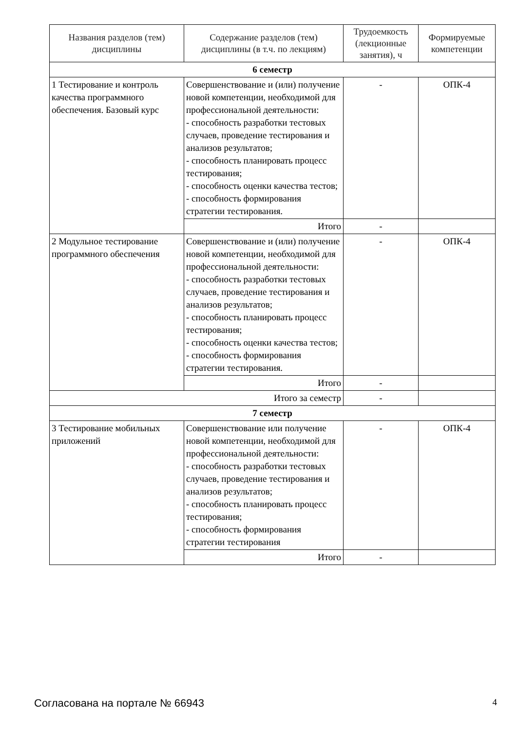| Названия разделов (тем) дисциплины | Содержание разделов (тем) дисциплины (в т.ч. по лекциям) | Трудоемкость (лекционные занятия), ч | Формируемые компетенции |
| --- | --- | --- | --- |
| 6 семестр | | | |
| 1 Тестирование и контроль качества программного обеспечения. Базовый курс | Совершенствование и (или) получение новой компетенции, необходимой для профессиональной деятельности: - способность разработки тестовых случаев, проведение тестирования и анализов результатов; - способность планировать процесс тестирования; - способность оценки качества тестов; - способность формирования стратегии тестирования. | - | ОПК-4 |
| | Итого | - | |
| 2 Модульное тестирование программного обеспечения | Совершенствование и (или) получение новой компетенции, необходимой для профессиональной деятельности: - способность разработки тестовых случаев, проведение тестирования и анализов результатов; - способность планировать процесс тестирования; - способность оценки качества тестов; - способность формирования стратегии тестирования. | - | ОПК-4 |
| | Итого | - | |
| Итого за семестр | | - | |
| 7 семестр | | | |
| 3 Тестирование мобильных приложений | Совершенствование или получение новой компетенции, необходимой для профессиональной деятельности: - способность разработки тестовых случаев, проведение тестирования и анализов результатов; - способность планировать процесс тестирования; - способность формирования стратегии тестирования | - | ОПК-4 |
| | Итого | - | |
Согласована на портале № 66943 4